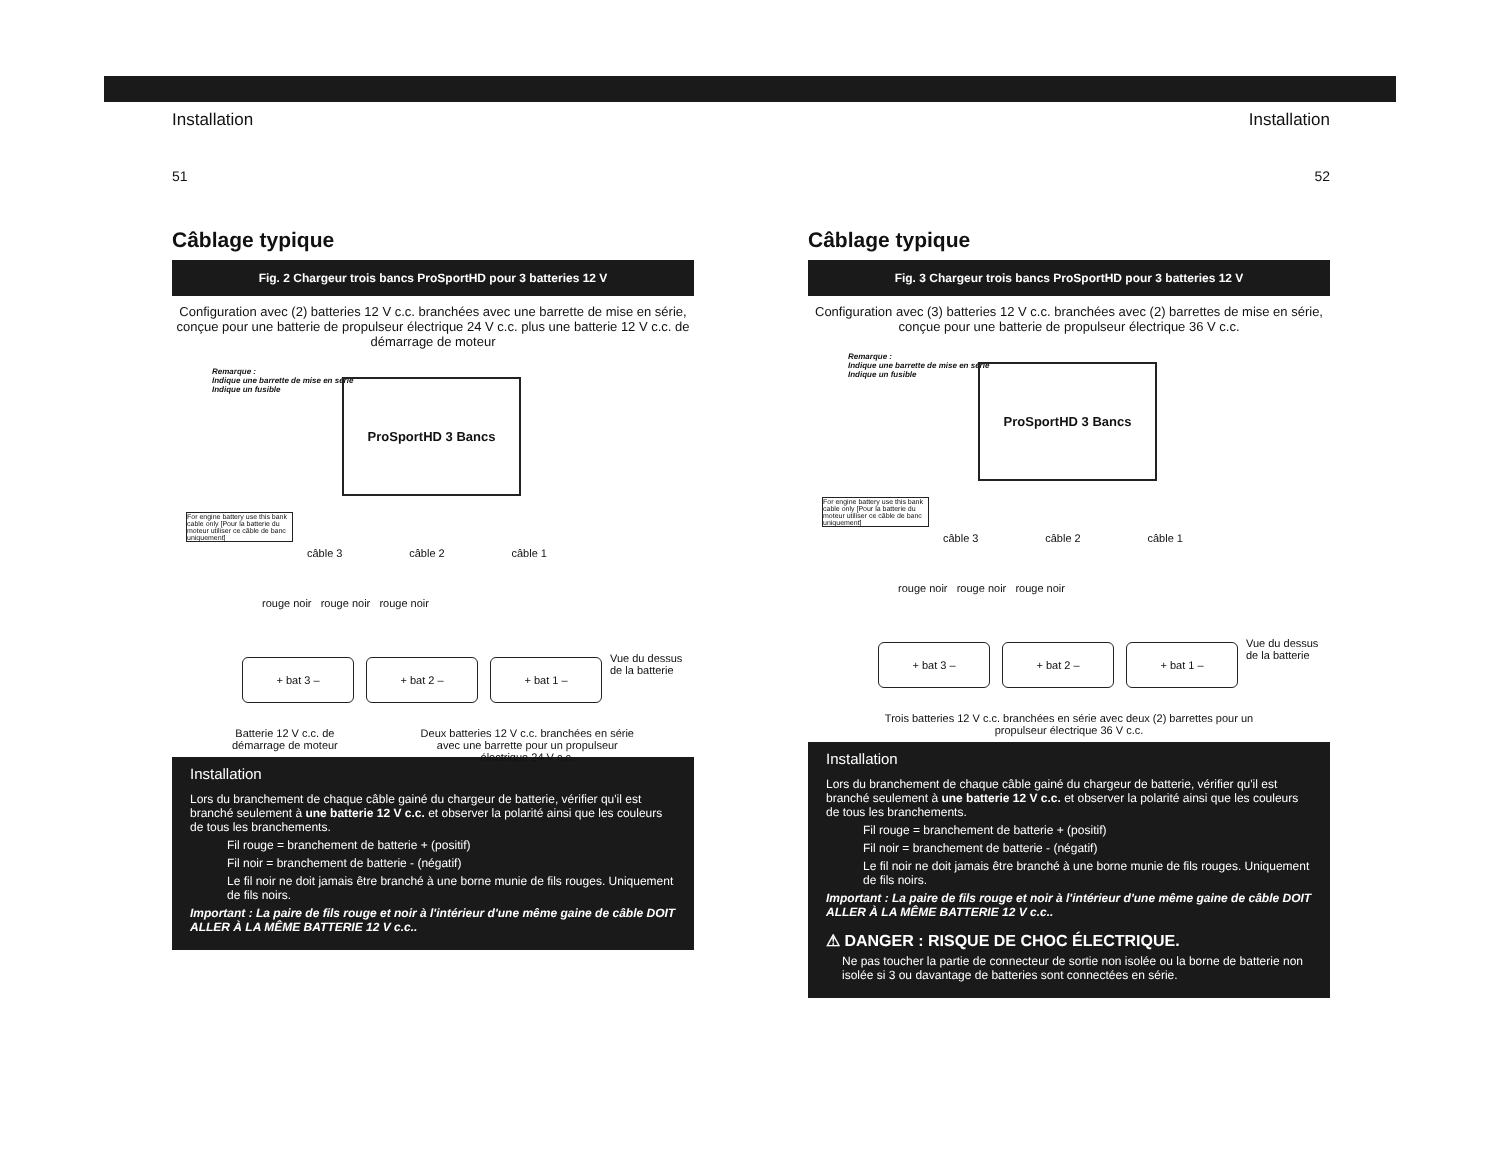Installation
51
Câblage typique
Fig. 2 Chargeur trois bancs ProSportHD pour 3 batteries 12 V
Configuration avec (2) batteries 12 V c.c. branchées avec une barrette de mise en série, conçue pour une batterie de propulseur électrique 24 V c.c. plus une batterie 12 V c.c. de démarrage de moteur
Remarque :
Indique une barrette de mise en série
Indique un fusible
ProSportHD 3 Bancs
For engine battery use this bank cable only [Pour la batterie du moteur utiliser ce câble de banc uniquement]
câble 3 câble 2 câble 1
rouge noir rouge noir rouge noir
+ bat 3 – + bat 2 – + bat 1 –
Vue du dessus
de la batterie
Batterie 12 V c.c. de
démarrage de moteur Deux batteries 12 V c.c. branchées en série
avec une barrette pour un propulseur
électrique 24 V c.c.
Installation
Lors du branchement de chaque câble gainé du chargeur de batterie, vérifier qu'il est branché seulement à une batterie 12 V c.c. et observer la polarité ainsi que les couleurs de tous les branchements.
Fil rouge = branchement de batterie + (positif)
Fil noir = branchement de batterie - (négatif)
Le fil noir ne doit jamais être branché à une borne munie de fils rouges. Uniquement de fils noirs.
Important : La paire de fils rouge et noir à l'intérieur d'une même gaine de câble DOIT ALLER À LA MÊME BATTERIE 12 V c.c..
Installation
52
Câblage typique
Fig. 3 Chargeur trois bancs ProSportHD pour 3 batteries 12 V
Configuration avec (3) batteries 12 V c.c. branchées avec (2) barrettes de mise en série, conçue pour une batterie de propulseur électrique 36 V c.c.
Remarque :
Indique une barrette de mise en série
Indique un fusible
ProSportHD 3 Bancs
For engine battery use this bank cable only [Pour la batterie du moteur utiliser ce câble de banc uniquement]
câble 3 câble 2 câble 1
rouge noir rouge noir rouge noir
+ bat 3 – + bat 2 – + bat 1 –
Vue du dessus
de la batterie
Trois batteries 12 V c.c. branchées en série avec deux (2) barrettes pour un propulseur électrique 36 V c.c.
Installation
Lors du branchement de chaque câble gainé du chargeur de batterie, vérifier qu'il est branché seulement à une batterie 12 V c.c. et observer la polarité ainsi que les couleurs de tous les branchements.
Fil rouge = branchement de batterie + (positif)
Fil noir = branchement de batterie - (négatif)
Le fil noir ne doit jamais être branché à une borne munie de fils rouges. Uniquement de fils noirs.
Important : La paire de fils rouge et noir à l'intérieur d'une même gaine de câble DOIT ALLER À LA MÊME BATTERIE 12 V c.c..
⚠ DANGER : RISQUE DE CHOC ÉLECTRIQUE.
Ne pas toucher la partie de connecteur de sortie non isolée ou la borne de batterie non isolée si 3 ou davantage de batteries sont connectées en série.